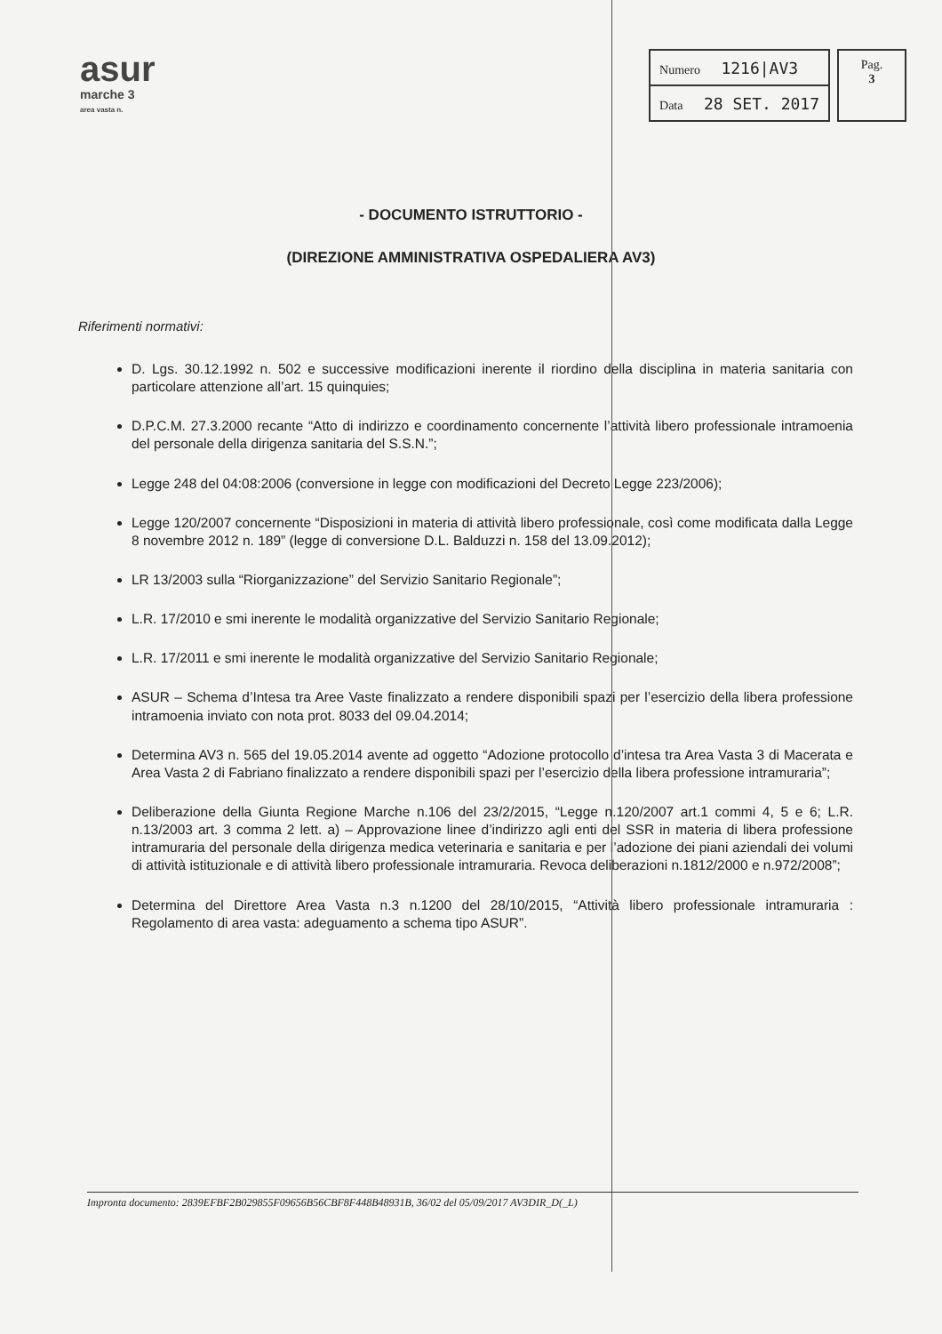asur
marche 3
area vasta n.
| Numero 1216/AV3 |
| Data 28 SET. 2017 |
Pag.
3
- DOCUMENTO ISTRUTTORIO -
(DIREZIONE AMMINISTRATIVA OSPEDALIERA AV3)
Riferimenti normativi:
D. Lgs. 30.12.1992 n. 502 e successive modificazioni inerente il riordino della disciplina in materia sanitaria con particolare attenzione all’art. 15 quinquies;
D.P.C.M. 27.3.2000 recante “Atto di indirizzo e coordinamento concernente l’attività libero professionale intramoenia del personale della dirigenza sanitaria del S.S.N.”;
Legge 248 del 04:08:2006 (conversione in legge con modificazioni del Decreto Legge 223/2006);
Legge 120/2007 concernente “Disposizioni in materia di attività libero professionale, così come modificata dalla Legge 8 novembre 2012 n. 189” (legge di conversione D.L. Balduzzi n. 158 del 13.09.2012);
LR 13/2003 sulla “Riorganizzazione” del Servizio Sanitario Regionale”;
L.R. 17/2010 e smi inerente le modalità organizzative del Servizio Sanitario Regionale;
L.R. 17/2011 e smi inerente le modalità organizzative del Servizio Sanitario Regionale;
ASUR – Schema d’Intesa tra Aree Vaste finalizzato a rendere disponibili spazi per l’esercizio della libera professione intramoenia inviato con nota prot. 8033 del 09.04.2014;
Determina AV3 n. 565 del 19.05.2014 avente ad oggetto “Adozione protocollo d’intesa tra Area Vasta 3 di Macerata e Area Vasta 2 di Fabriano finalizzato a rendere disponibili spazi per l’esercizio della libera professione intramuraria”;
Deliberazione della Giunta Regione Marche n.106 del 23/2/2015, “Legge n.120/2007 art.1 commi 4, 5 e 6; L.R. n.13/2003 art. 3 comma 2 lett. a) – Approvazione linee d’indirizzo agli enti del SSR in materia di libera professione intramuraria del personale della dirigenza medica veterinaria e sanitaria e per l’adozione dei piani aziendali dei volumi di attività istituzionale e di attività libero professionale intramuraria. Revoca deliberazioni n.1812/2000 e n.972/2008”;
Determina del Direttore Area Vasta n.3 n.1200 del 28/10/2015, “Attività libero professionale intramuraria : Regolamento di area vasta: adeguamento a schema tipo ASUR”.
Impronta documento: 2839EFBF2B029855F09656B56CBF8F448B48931B, 36/02 del 05/09/2017 AV3DIR_D(_L)